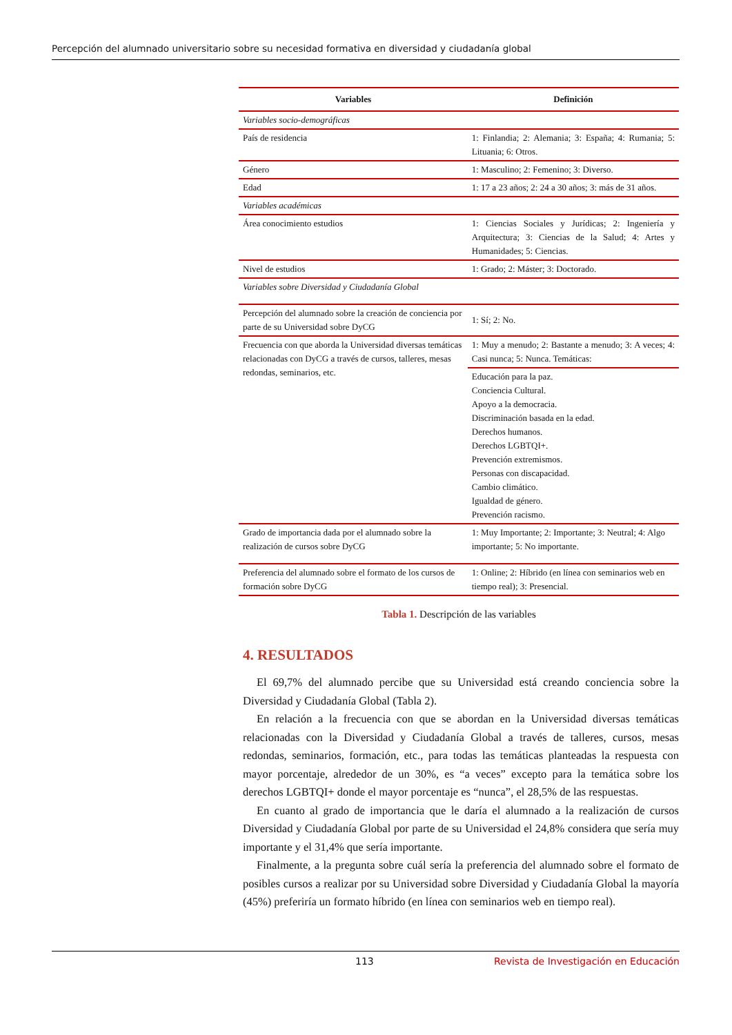Percepción del alumnado universitario sobre su necesidad formativa en diversidad y ciudadanía global
| Variables | Definición |
| --- | --- |
| Variables socio-demográficas | |
| País de residencia | 1: Finlandia; 2: Alemania; 3: España; 4: Rumania; 5: Lituania; 6: Otros. |
| Género | 1: Masculino; 2: Femenino; 3: Diverso. |
| Edad | 1: 17 a 23 años; 2: 24 a 30 años; 3: más de 31 años. |
| Variables académicas | |
| Área conocimiento estudios | 1: Ciencias Sociales y Jurídicas; 2: Ingeniería y Arquitectura; 3: Ciencias de la Salud; 4: Artes y Humanidades; 5: Ciencias. |
| Nivel de estudios | 1: Grado; 2: Máster; 3: Doctorado. |
| Variables sobre Diversidad y Ciudadanía Global | |
| Percepción del alumnado sobre la creación de conciencia por parte de su Universidad sobre DyCG | 1: Sí; 2: No. |
| Frecuencia con que aborda la Universidad diversas temáticas relacionadas con DyCG a través de cursos, talleres, mesas redondas, seminarios, etc. | 1: Muy a menudo; 2: Bastante a menudo; 3: A veces; 4: Casi nunca; 5: Nunca. Temáticas: |
| | Educación para la paz. Conciencia Cultural. Apoyo a la democracia. Discriminación basada en la edad. Derechos humanos. Derechos LGBTQI+. Prevención extremismos. Personas con discapacidad. Cambio climático. Igualdad de género. Prevención racismo. |
| Grado de importancia dada por el alumnado sobre la realización de cursos sobre DyCG | 1: Muy Importante; 2: Importante; 3: Neutral; 4: Algo importante; 5: No importante. |
| Preferencia del alumnado sobre el formato de los cursos de formación sobre DyCG | 1: Online; 2: Híbrido (en línea con seminarios web en tiempo real); 3: Presencial. |
Tabla 1. Descripción de las variables
4. RESULTADOS
El 69,7% del alumnado percibe que su Universidad está creando conciencia sobre la Diversidad y Ciudadanía Global (Tabla 2).
En relación a la frecuencia con que se abordan en la Universidad diversas temáticas relacionadas con la Diversidad y Ciudadanía Global a través de talleres, cursos, mesas redondas, seminarios, formación, etc., para todas las temáticas planteadas la respuesta con mayor porcentaje, alrededor de un 30%, es “a veces” excepto para la temática sobre los derechos LGBTQI+ donde el mayor porcentaje es “nunca”, el 28,5% de las respuestas.
En cuanto al grado de importancia que le daría el alumnado a la realización de cursos Diversidad y Ciudadanía Global por parte de su Universidad el 24,8% considera que sería muy importante y el 31,4% que sería importante.
Finalmente, a la pregunta sobre cuál sería la preferencia del alumnado sobre el formato de posibles cursos a realizar por su Universidad sobre Diversidad y Ciudadanía Global la mayoría (45%) preferiría un formato híbrido (en línea con seminarios web en tiempo real).
113 Revista de Investigación en Educación